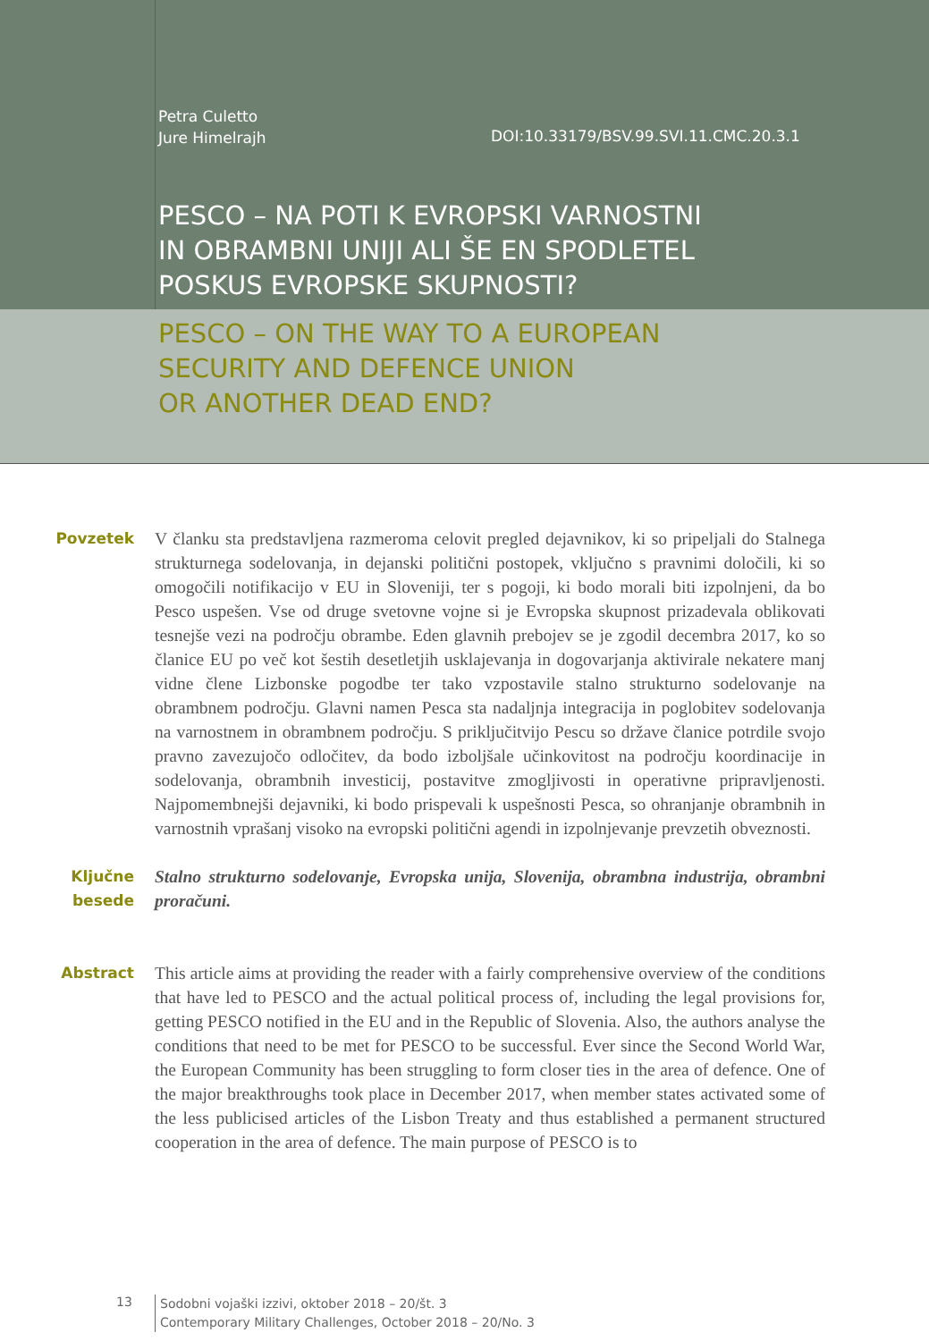Petra Culetto
Jure Himelrajh
DOI:10.33179/BSV.99.SVI.11.CMC.20.3.1
PESCO – NA POTI K EVROPSKI VARNOSTNI
IN OBRAMBNI UNIJI ALI ŠE EN SPODLETEL
POSKUS EVROPSKE SKUPNOSTI?
PESCO – ON THE WAY TO A EUROPEAN
SECURITY AND DEFENCE UNION
OR ANOTHER DEAD END?
Povzetek V članku sta predstavljena razmeroma celovit pregled dejavnikov, ki so pripeljali do Stalnega strukturnega sodelovanja, in dejanski politični postopek, vključno s pravnimi določili, ki so omogočili notifikacijo v EU in Sloveniji, ter s pogoji, ki bodo morali biti izpolnjeni, da bo Pesco uspešen. Vse od druge svetovne vojne si je Evropska skupnost prizadevala oblikovati tesnejše vezi na področju obrambe. Eden glavnih prebojev se je zgodil decembra 2017, ko so članice EU po več kot šestih desetletjih usklajevanja in dogovarjanja aktivirale nekatere manj vidne člene Lizbonske pogodbe ter tako vzpostavile stalno strukturno sodelovanje na obrambnem področju. Glavni namen Pesca sta nadaljnja integracija in poglobitev sodelovanja na varnostnem in obrambnem področju. S priključitvijo Pescu so države članice potrdile svojo pravno zavezujočo odločitev, da bodo izboljšale učinkovitost na področju koordinacije in sodelovanja, obrambnih investicij, postavitve zmogljivosti in operativne pripravljenosti. Najpomembnejši dejavniki, ki bodo prispevali k uspešnosti Pesca, so ohranjanje obrambnih in varnostnih vprašanj visoko na evropski politični agendi in izpolnjevanje prevzetih obveznosti.
Ključne besede
Stalno strukturno sodelovanje, Evropska unija, Slovenija, obrambna industrija, obrambni proračuni.
Abstract This article aims at providing the reader with a fairly comprehensive overview of the conditions that have led to PESCO and the actual political process of, including the legal provisions for, getting PESCO notified in the EU and in the Republic of Slovenia. Also, the authors analyse the conditions that need to be met for PESCO to be successful. Ever since the Second World War, the European Community has been struggling to form closer ties in the area of defence. One of the major breakthroughs took place in December 2017, when member states activated some of the less publicised articles of the Lisbon Treaty and thus established a permanent structured cooperation in the area of defence. The main purpose of PESCO is to
13
Sodobni vojaški izzivi, oktober 2018 – 20/št. 3
Contemporary Military Challenges, October 2018 – 20/No. 3